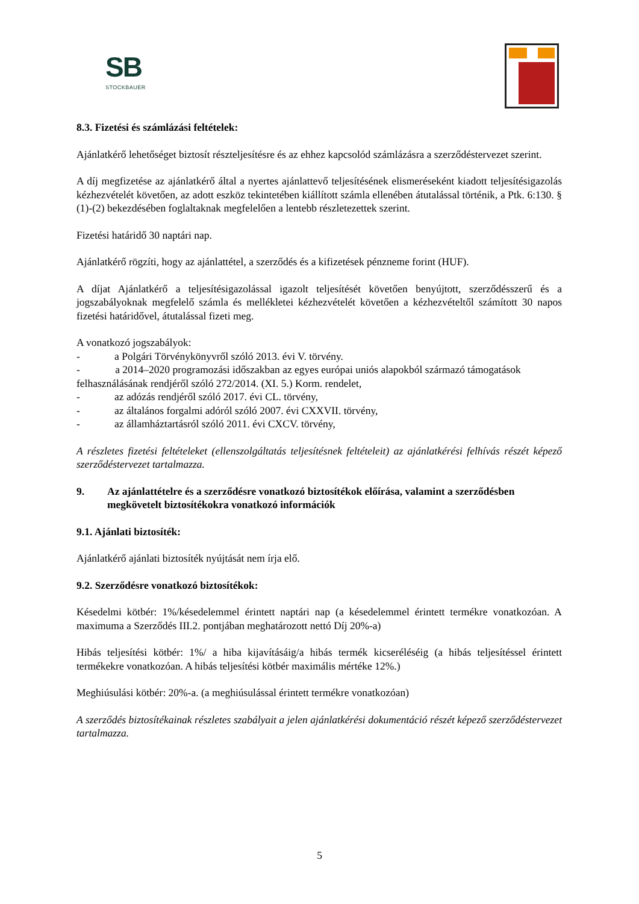SB
STOCKBAUER
8.3. Fizetési és számlázási feltételek:
Ajánlatkérő lehetőséget biztosít részteljesítésre és az ehhez kapcsolód számlázásra a szerződéstervezet szerint.
A díj megfizetése az ajánlatkérő által a nyertes ajánlattevő teljesítésének elismeréseként kiadott teljesítésigazolás kézhezvételét követően, az adott eszköz tekintetében kiállított számla ellenében átutalással történik, a Ptk. 6:130. § (1)-(2) bekezdésében foglaltaknak megfelelően a lentebb részletezettek szerint.
Fizetési határidő 30 naptári nap.
Ajánlatkérő rögzíti, hogy az ajánlattétel, a szerződés és a kifizetések pénzneme forint (HUF).
A díjat Ajánlatkérő a teljesítésigazolással igazolt teljesítését követően benyújtott, szerződésszerű és a jogszabályoknak megfelelő számla és mellékletei kézhezvételét követően a kézhezvételtől számított 30 napos fizetési határidővel, átutalással fizeti meg.
A vonatkozó jogszabályok:
- a Polgári Törvénykönyvről szóló 2013. évi V. törvény.
- a 2014–2020 programozási időszakban az egyes európai uniós alapokból származó támogatások felhasználásának rendjéről szóló 272/2014. (XI. 5.) Korm. rendelet,
- az adózás rendjéről szóló 2017. évi CL. törvény,
- az általános forgalmi adóról szóló 2007. évi CXXVII. törvény,
- az államháztartásról szóló 2011. évi CXCV. törvény,
A részletes fizetési feltételeket (ellenszolgáltatás teljesítésnek feltételeit) az ajánlatkérési felhívás részét képező szerződéstervezet tartalmazza.
9. Az ajánlattételre és a szerződésre vonatkozó biztosítékok előírása, valamint a szerződésben megkövetelt biztosítékokra vonatkozó információk
9.1. Ajánlati biztosíték:
Ajánlatkérő ajánlati biztosíték nyújtását nem írja elő.
9.2. Szerződésre vonatkozó biztosítékok:
Késedelmi kötbér: 1%/késedelemmel érintett naptári nap (a késedelemmel érintett termékre vonatkozóan. A maximuma a Szerződés III.2. pontjában meghatározott nettó Díj 20%-a)
Hibás teljesítési kötbér: 1%/ a hiba kijavításáig/a hibás termék kicseréléséig (a hibás teljesítéssel érintett termékekre vonatkozóan. A hibás teljesítési kötbér maximális mértéke 12%.)
Meghiúsulási kötbér: 20%-a. (a meghiúsulással érintett termékre vonatkozóan)
A szerződés biztosítékainak részletes szabályait a jelen ajánlatkérési dokumentáció részét képező szerződéstervezet tartalmazza.
5